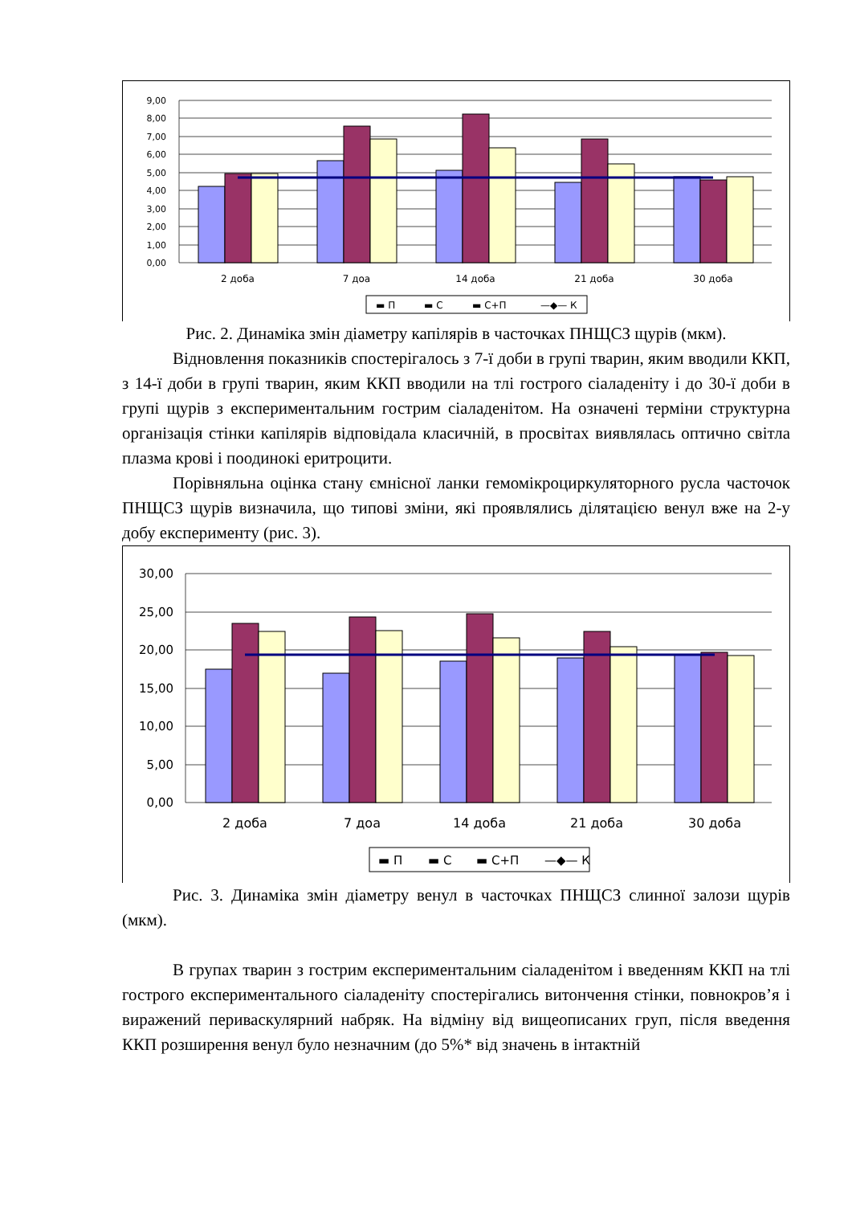9,00
8,00
7,00
6,00
5,00
4,00
3,00
2,00
1,00
0,00
2 доба
7 доа
14 доба
21 доба
30 доба
▬ П
▬ С
▬ С+П
—◆— К
Рис. 2. Динаміка змін діаметру капілярів в часточках ПНЩСЗ щурів (мкм).
Відновлення показників спостерігалось з 7-ї доби в групі тварин, яким вводили ККП, з 14-ї доби в групі тварин, яким ККП вводили на тлі гострого сіаладеніту і до 30-ї доби в групі щурів з експериментальним гострим сіаладенітом. На означені терміни структурна організація стінки капілярів відповідала класичній, в просвітах виявлялась оптично світла плазма крові і поодинокі еритроцити.
Порівняльна оцінка стану ємнісної ланки гемомікроциркуляторного русла часточок ПНЩСЗ щурів визначила, що типові зміни, які проявлялись ділятацією венул вже на 2-у добу експерименту (рис. 3).
30,00
25,00
20,00
15,00
10,00
5,00
0,00
2 доба
7 доа
14 доба
21 доба
30 доба
▬ П
▬ С
▬ С+П
—◆— К
Рис. 3. Динаміка змін діаметру венул в часточках ПНЩСЗ слинної залози щурів (мкм).
В групах тварин з гострим експериментальним сіаладенітом і введенням ККП на тлі гострого експериментального сіаладеніту спостерігались витончення стінки, повнокров’я і виражений периваскулярний набряк. На відміну від вищеописаних груп, після введення ККП розширення венул було незначним (до 5%* від значень в інтактній